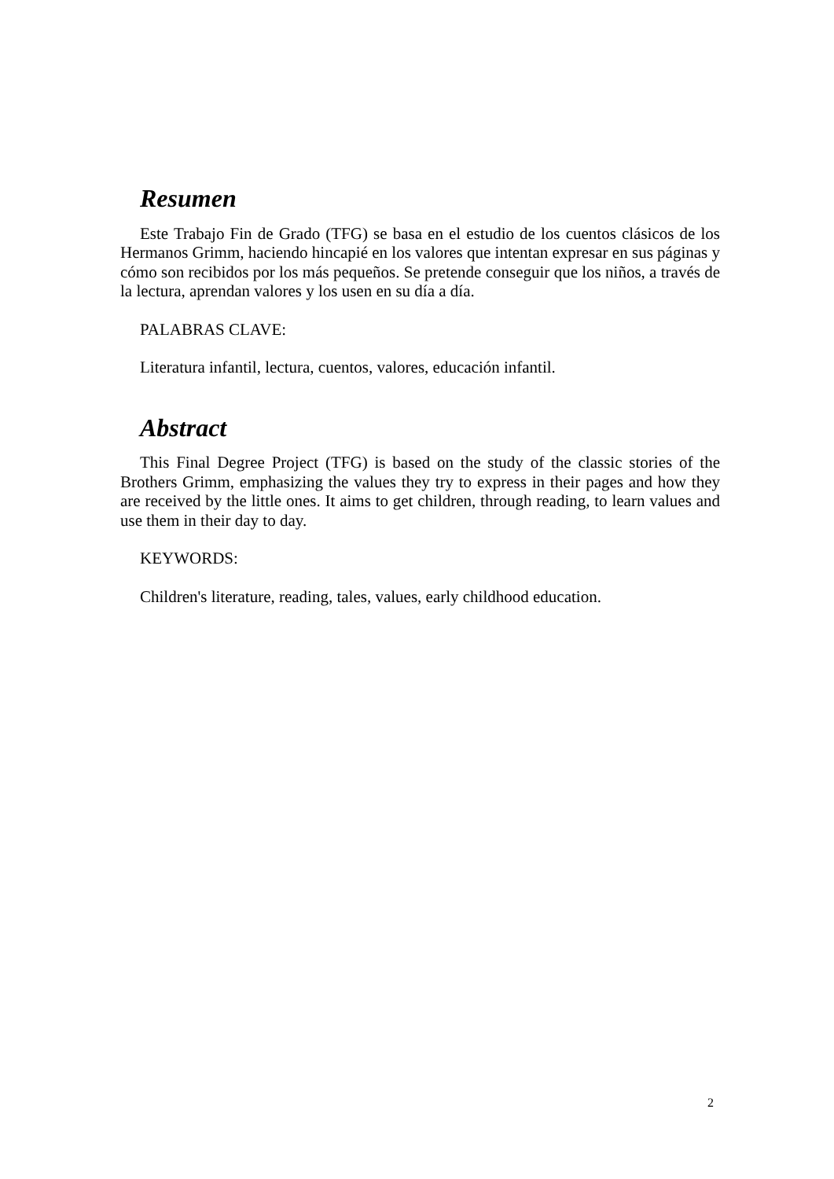Resumen
Este Trabajo Fin de Grado (TFG) se basa en el estudio de los cuentos clásicos de los Hermanos Grimm, haciendo hincapié en los valores que intentan expresar en sus páginas y cómo son recibidos por los más pequeños. Se pretende conseguir que los niños, a través de la lectura, aprendan valores y los usen en su día a día.
PALABRAS CLAVE:
Literatura infantil, lectura, cuentos, valores, educación infantil.
Abstract
This Final Degree Project (TFG) is based on the study of the classic stories of the Brothers Grimm, emphasizing the values they try to express in their pages and how they are received by the little ones. It aims to get children, through reading, to learn values and use them in their day to day.
KEYWORDS:
Children's literature, reading, tales, values, early childhood education.
2